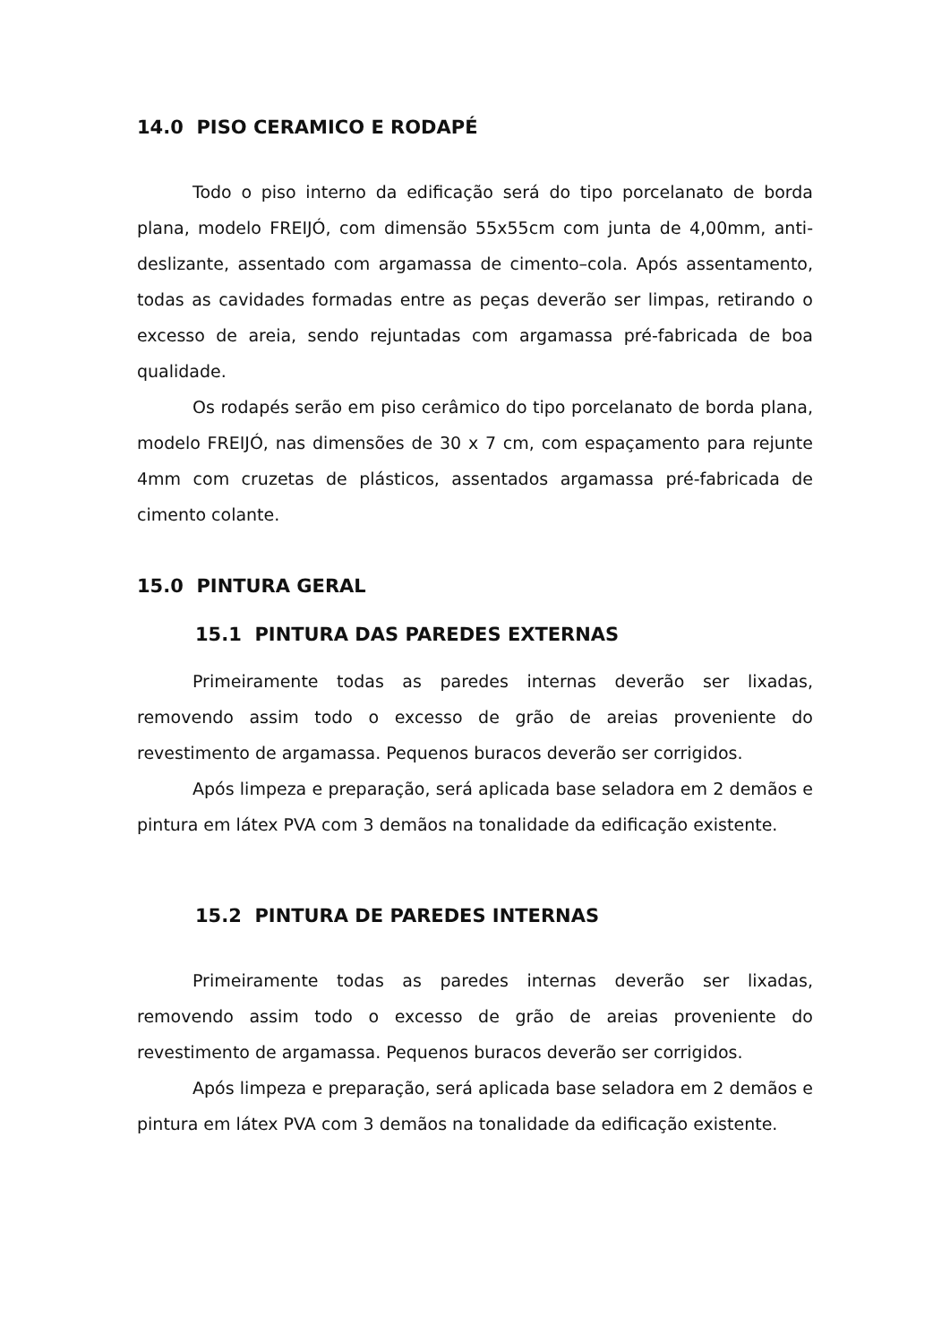14.0 PISO CERAMICO E RODAPÉ
Todo o piso interno da edificação será do tipo porcelanato de borda plana, modelo FREIJÓ, com dimensão 55x55cm com junta de 4,00mm, anti-deslizante, assentado com argamassa de cimento–cola. Após assentamento, todas as cavidades formadas entre as peças deverão ser limpas, retirando o excesso de areia, sendo rejuntadas com argamassa pré-fabricada de boa qualidade.
Os rodapés serão em piso cerâmico do tipo porcelanato de borda plana, modelo FREIJÓ, nas dimensões de 30 x 7 cm, com espaçamento para rejunte 4mm com cruzetas de plásticos, assentados argamassa pré-fabricada de cimento colante.
15.0 PINTURA GERAL
15.1 PINTURA DAS PAREDES EXTERNAS
Primeiramente todas as paredes internas deverão ser lixadas, removendo assim todo o excesso de grão de areias proveniente do revestimento de argamassa. Pequenos buracos deverão ser corrigidos.
Após limpeza e preparação, será aplicada base seladora em 2 demãos e pintura em látex PVA com 3 demãos na tonalidade da edificação existente.
15.2 PINTURA DE PAREDES INTERNAS
Primeiramente todas as paredes internas deverão ser lixadas, removendo assim todo o excesso de grão de areias proveniente do revestimento de argamassa. Pequenos buracos deverão ser corrigidos.
Após limpeza e preparação, será aplicada base seladora em 2 demãos e pintura em látex PVA com 3 demãos na tonalidade da edificação existente.